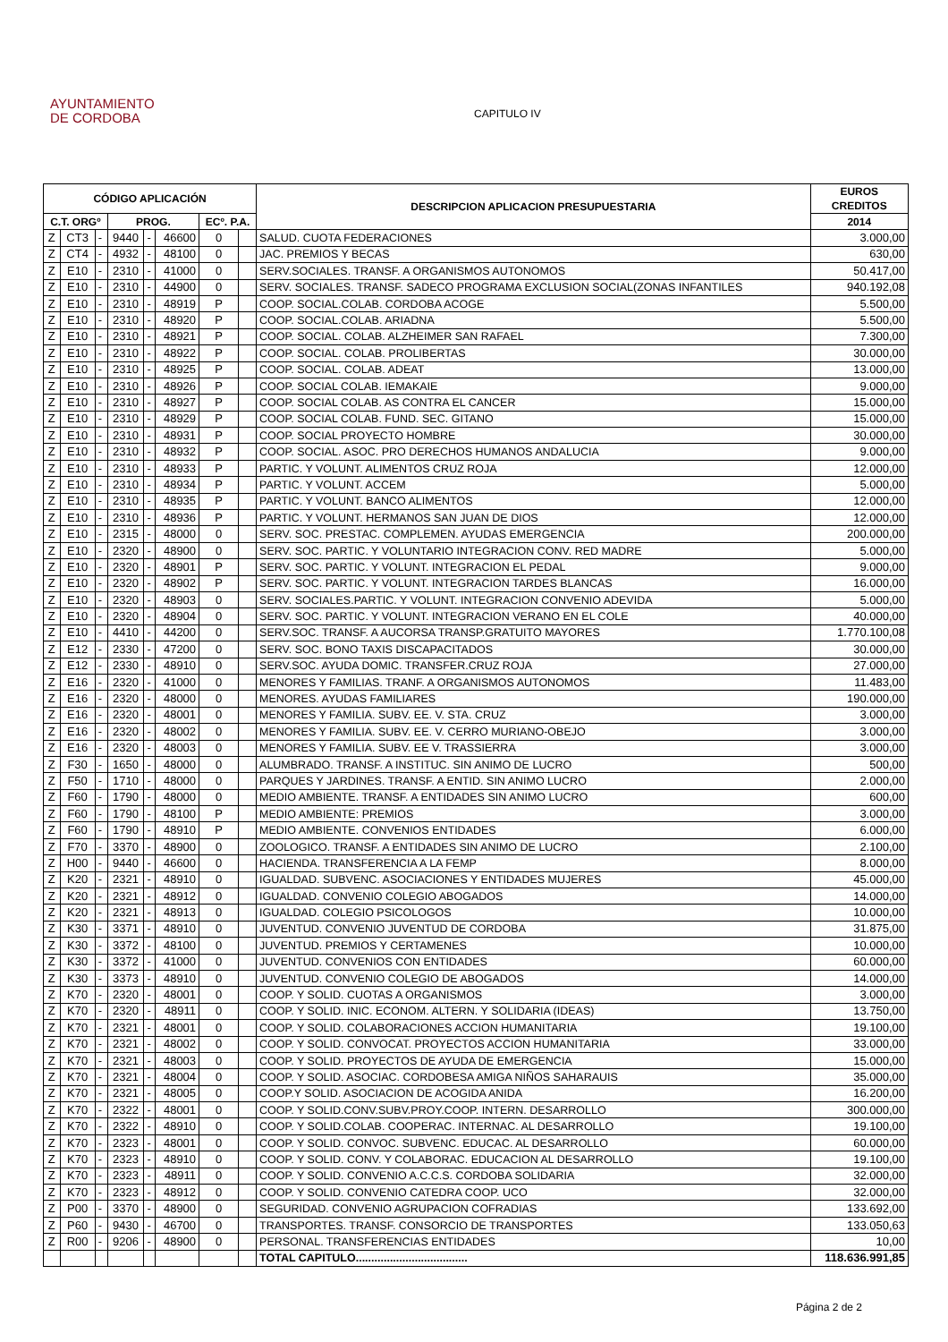AYUNTAMIENTO
DE CORDOBA
CAPITULO IV
| CÓDIGO APLICACIÓN | | | | | | | | DESCRIPCION APLICACION PRESUPUESTARIA | EUROS CREDITOS |
| --- | --- | --- | --- | --- | --- | --- | --- | --- | --- |
| C.T. ORGº | | | PROG. | | | ECº. P.A. | | | 2014 |
| Z | CT3 | - | 9440 | - | 46600 | 0 | | SALUD. CUOTA FEDERACIONES | 3.000,00 |
| Z | CT4 | - | 4932 | - | 48100 | 0 | | JAC. PREMIOS Y BECAS | 630,00 |
| Z | E10 | - | 2310 | - | 41000 | 0 | | SERV.SOCIALES. TRANSF. A ORGANISMOS AUTONOMOS | 50.417,00 |
| Z | E10 | - | 2310 | - | 44900 | 0 | | SERV. SOCIALES. TRANSF. SADECO PROGRAMA EXCLUSION SOCIAL(ZONAS INFANTILES | 940.192,08 |
| Z | E10 | - | 2310 | - | 48919 | P | | COOP. SOCIAL.COLAB. CORDOBA ACOGE | 5.500,00 |
| Z | E10 | - | 2310 | - | 48920 | P | | COOP. SOCIAL.COLAB. ARIADNA | 5.500,00 |
| Z | E10 | - | 2310 | - | 48921 | P | | COOP. SOCIAL. COLAB. ALZHEIMER SAN RAFAEL | 7.300,00 |
| Z | E10 | - | 2310 | - | 48922 | P | | COOP. SOCIAL. COLAB. PROLIBERTAS | 30.000,00 |
| Z | E10 | - | 2310 | - | 48925 | P | | COOP. SOCIAL. COLAB. ADEAT | 13.000,00 |
| Z | E10 | - | 2310 | - | 48926 | P | | COOP. SOCIAL COLAB. IEMAKAIE | 9.000,00 |
| Z | E10 | - | 2310 | - | 48927 | P | | COOP. SOCIAL COLAB. AS CONTRA EL CANCER | 15.000,00 |
| Z | E10 | - | 2310 | - | 48929 | P | | COOP. SOCIAL COLAB. FUND. SEC. GITANO | 15.000,00 |
| Z | E10 | - | 2310 | - | 48931 | P | | COOP. SOCIAL PROYECTO HOMBRE | 30.000,00 |
| Z | E10 | - | 2310 | - | 48932 | P | | COOP. SOCIAL. ASOC. PRO DERECHOS HUMANOS ANDALUCIA | 9.000,00 |
| Z | E10 | - | 2310 | - | 48933 | P | | PARTIC. Y VOLUNT. ALIMENTOS CRUZ ROJA | 12.000,00 |
| Z | E10 | - | 2310 | - | 48934 | P | | PARTIC. Y VOLUNT. ACCEM | 5.000,00 |
| Z | E10 | - | 2310 | - | 48935 | P | | PARTIC. Y VOLUNT. BANCO ALIMENTOS | 12.000,00 |
| Z | E10 | - | 2310 | - | 48936 | P | | PARTIC. Y VOLUNT. HERMANOS SAN JUAN DE DIOS | 12.000,00 |
| Z | E10 | - | 2315 | - | 48000 | 0 | | SERV. SOC. PRESTAC. COMPLEMEN. AYUDAS EMERGENCIA | 200.000,00 |
| Z | E10 | - | 2320 | - | 48900 | 0 | | SERV. SOC. PARTIC. Y VOLUNTARIO INTEGRACION CONV. RED MADRE | 5.000,00 |
| Z | E10 | - | 2320 | - | 48901 | P | | SERV. SOC. PARTIC. Y VOLUNT. INTEGRACION EL PEDAL | 9.000,00 |
| Z | E10 | - | 2320 | - | 48902 | P | | SERV. SOC. PARTIC. Y VOLUNT. INTEGRACION TARDES BLANCAS | 16.000,00 |
| Z | E10 | - | 2320 | - | 48903 | 0 | | SERV. SOCIALES.PARTIC. Y VOLUNT. INTEGRACION CONVENIO ADEVIDA | 5.000,00 |
| Z | E10 | - | 2320 | - | 48904 | 0 | | SERV. SOC. PARTIC. Y VOLUNT. INTEGRACION VERANO EN EL COLE | 40.000,00 |
| Z | E10 | - | 4410 | - | 44200 | 0 | | SERV.SOC. TRANSF. A AUCORSA TRANSP.GRATUITO MAYORES | 1.770.100,08 |
| Z | E12 | - | 2330 | - | 47200 | 0 | | SERV. SOC. BONO TAXIS DISCAPACITADOS | 30.000,00 |
| Z | E12 | - | 2330 | - | 48910 | 0 | | SERV.SOC. AYUDA DOMIC. TRANSFER.CRUZ ROJA | 27.000,00 |
| Z | E16 | - | 2320 | - | 41000 | 0 | | MENORES Y FAMILIAS. TRANF. A ORGANISMOS AUTONOMOS | 11.483,00 |
| Z | E16 | - | 2320 | - | 48000 | 0 | | MENORES. AYUDAS FAMILIARES | 190.000,00 |
| Z | E16 | - | 2320 | - | 48001 | 0 | | MENORES Y FAMILIA. SUBV. EE. V. STA. CRUZ | 3.000,00 |
| Z | E16 | - | 2320 | - | 48002 | 0 | | MENORES Y FAMILIA. SUBV. EE. V. CERRO MURIANO-OBEJO | 3.000,00 |
| Z | E16 | - | 2320 | - | 48003 | 0 | | MENORES Y FAMILIA. SUBV. EE V. TRASSIERRA | 3.000,00 |
| Z | F30 | - | 1650 | - | 48000 | 0 | | ALUMBRADO. TRANSF. A INSTITUC. SIN ANIMO DE LUCRO | 500,00 |
| Z | F50 | - | 1710 | - | 48000 | 0 | | PARQUES Y JARDINES. TRANSF. A ENTID. SIN ANIMO LUCRO | 2.000,00 |
| Z | F60 | - | 1790 | - | 48000 | 0 | | MEDIO AMBIENTE. TRANSF. A ENTIDADES SIN ANIMO LUCRO | 600,00 |
| Z | F60 | - | 1790 | - | 48100 | P | | MEDIO AMBIENTE: PREMIOS | 3.000,00 |
| Z | F60 | - | 1790 | - | 48910 | P | | MEDIO AMBIENTE. CONVENIOS ENTIDADES | 6.000,00 |
| Z | F70 | - | 3370 | - | 48900 | 0 | | ZOOLOGICO. TRANSF. A ENTIDADES SIN ANIMO DE LUCRO | 2.100,00 |
| Z | H00 | - | 9440 | - | 46600 | 0 | | HACIENDA. TRANSFERENCIA A LA FEMP | 8.000,00 |
| Z | K20 | - | 2321 | - | 48910 | 0 | | IGUALDAD. SUBVENC. ASOCIACIONES Y ENTIDADES MUJERES | 45.000,00 |
| Z | K20 | - | 2321 | - | 48912 | 0 | | IGUALDAD. CONVENIO COLEGIO ABOGADOS | 14.000,00 |
| Z | K20 | - | 2321 | - | 48913 | 0 | | IGUALDAD. COLEGIO PSICOLOGOS | 10.000,00 |
| Z | K30 | - | 3371 | - | 48910 | 0 | | JUVENTUD. CONVENIO JUVENTUD DE CORDOBA | 31.875,00 |
| Z | K30 | - | 3372 | - | 48100 | 0 | | JUVENTUD. PREMIOS Y CERTAMENES | 10.000,00 |
| Z | K30 | - | 3372 | - | 41000 | 0 | | JUVENTUD. CONVENIOS CON ENTIDADES | 60.000,00 |
| Z | K30 | - | 3373 | - | 48910 | 0 | | JUVENTUD. CONVENIO COLEGIO DE ABOGADOS | 14.000,00 |
| Z | K70 | - | 2320 | - | 48001 | 0 | | COOP. Y SOLID. CUOTAS A ORGANISMOS | 3.000,00 |
| Z | K70 | - | 2320 | - | 48911 | 0 | | COOP. Y SOLID. INIC. ECONOM. ALTERN. Y SOLIDARIA (IDEAS) | 13.750,00 |
| Z | K70 | - | 2321 | - | 48001 | 0 | | COOP. Y SOLID. COLABORACIONES ACCION HUMANITARIA | 19.100,00 |
| Z | K70 | - | 2321 | - | 48002 | 0 | | COOP. Y SOLID. CONVOCAT. PROYECTOS ACCION HUMANITARIA | 33.000,00 |
| Z | K70 | - | 2321 | - | 48003 | 0 | | COOP. Y SOLID. PROYECTOS DE AYUDA DE EMERGENCIA | 15.000,00 |
| Z | K70 | - | 2321 | - | 48004 | 0 | | COOP. Y SOLID. ASOCIAC. CORDOBESA AMIGA NIÑOS SAHARAUIS | 35.000,00 |
| Z | K70 | - | 2321 | - | 48005 | 0 | | COOP.Y SOLID. ASOCIACION DE ACOGIDA ANIDA | 16.200,00 |
| Z | K70 | - | 2322 | - | 48001 | 0 | | COOP. Y SOLID.CONV.SUBV.PROY.COOP. INTERN. DESARROLLO | 300.000,00 |
| Z | K70 | - | 2322 | - | 48910 | 0 | | COOP. Y SOLID.COLAB. COOPERAC. INTERNAC. AL DESARROLLO | 19.100,00 |
| Z | K70 | - | 2323 | - | 48001 | 0 | | COOP. Y SOLID. CONVOC. SUBVENC. EDUCAC. AL DESARROLLO | 60.000,00 |
| Z | K70 | - | 2323 | - | 48910 | 0 | | COOP. Y SOLID. CONV. Y COLABORAC. EDUCACION AL DESARROLLO | 19.100,00 |
| Z | K70 | - | 2323 | - | 48911 | 0 | | COOP. Y SOLID. CONVENIO A.C.C.S. CORDOBA SOLIDARIA | 32.000,00 |
| Z | K70 | - | 2323 | - | 48912 | 0 | | COOP. Y SOLID. CONVENIO CATEDRA COOP. UCO | 32.000,00 |
| Z | P00 | - | 3370 | - | 48900 | 0 | | SEGURIDAD. CONVENIO AGRUPACION COFRADIAS | 133.692,00 |
| Z | P60 | - | 9430 | - | 46700 | 0 | | TRANSPORTES. TRANSF. CONSORCIO DE TRANSPORTES | 133.050,63 |
| Z | R00 | - | 9206 | - | 48900 | 0 | | PERSONAL. TRANSFERENCIAS ENTIDADES | 10,00 |
| | | | | | | | | TOTAL CAPITULO.................................... | 118.636.991,85 |
Página 2 de 2